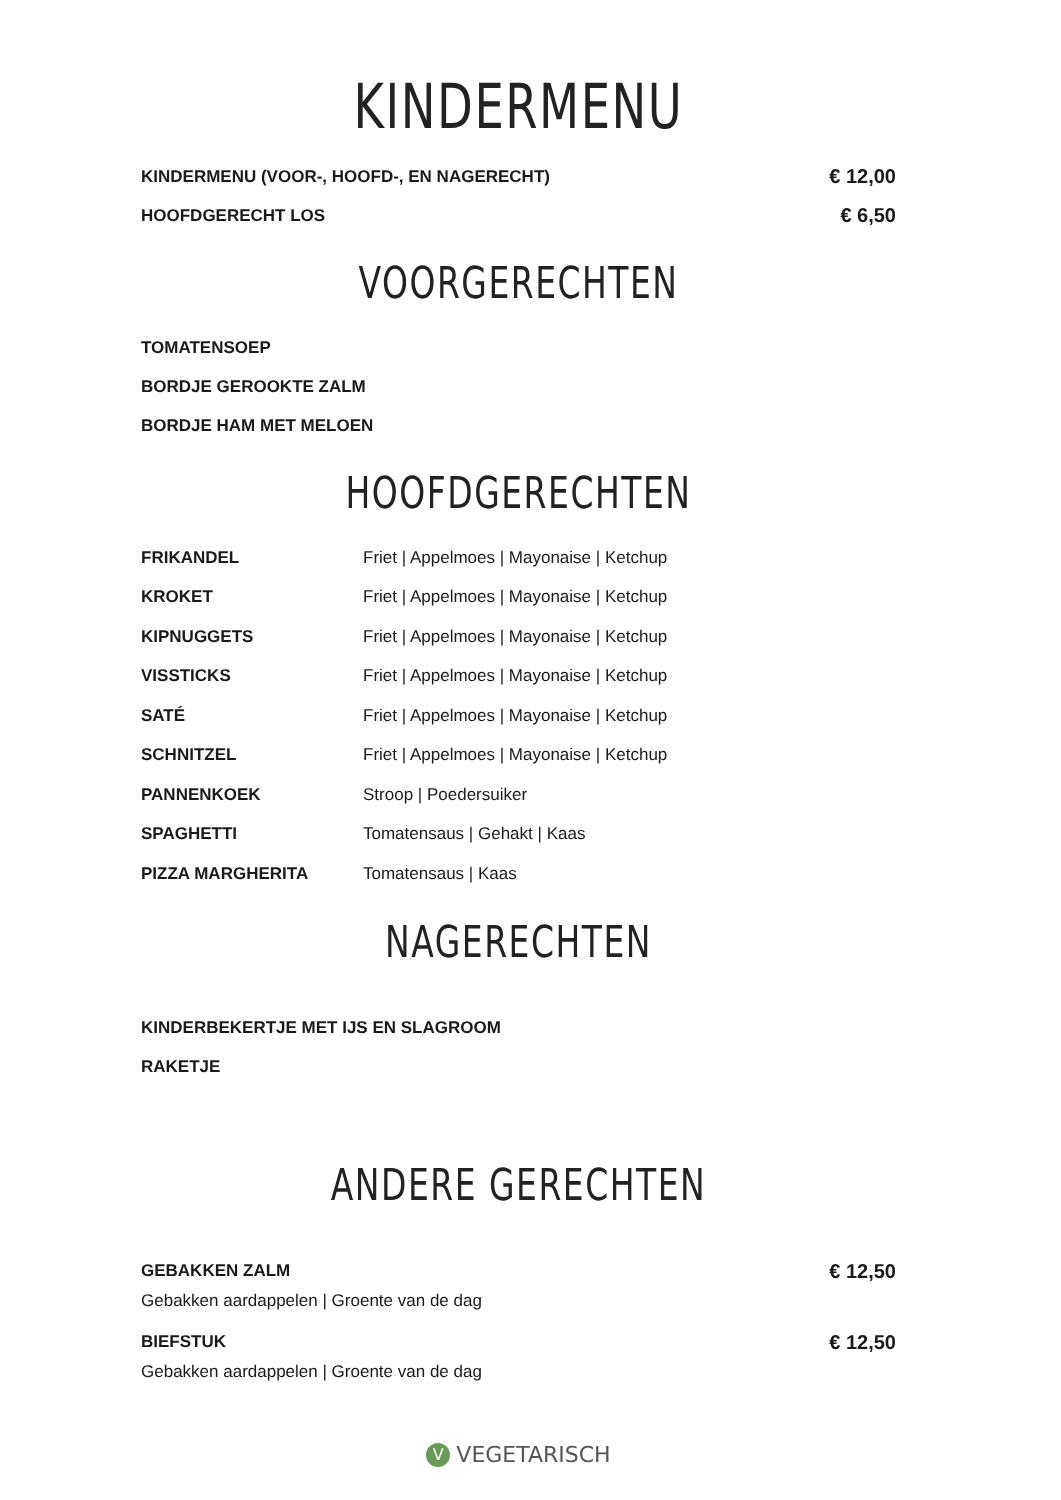KINDERMENU
KINDERMENU (VOOR-, HOOFD-, EN NAGERECHT) € 12,00
HOOFDGERECHT LOS € 6,50
VOORGERECHTEN
TOMATENSOEP
BORDJE GEROOKTE ZALM
BORDJE HAM MET MELOEN
HOOFDGERECHTEN
FRIKANDEL Friet | Appelmoes | Mayonaise | Ketchup
KROKET Friet | Appelmoes | Mayonaise | Ketchup
KIPNUGGETS Friet | Appelmoes | Mayonaise | Ketchup
VISSTICKS Friet | Appelmoes | Mayonaise | Ketchup
SATÉ Friet | Appelmoes | Mayonaise | Ketchup
SCHNITZEL Friet | Appelmoes | Mayonaise | Ketchup
PANNENKOEK Stroop | Poedersuiker
SPAGHETTI Tomatensaus | Gehakt | Kaas
PIZZA MARGHERITA Tomatensaus | Kaas
NAGERECHTEN
KINDERBEKERTJE MET IJS EN SLAGROOM
RAKETJE
ANDERE GERECHTEN
GEBAKKEN ZALM € 12,50
Gebakken aardappelen | Groente van de dag
BIEFSTUK € 12,50
Gebakken aardappelen | Groente van de dag
V VEGETARISCH